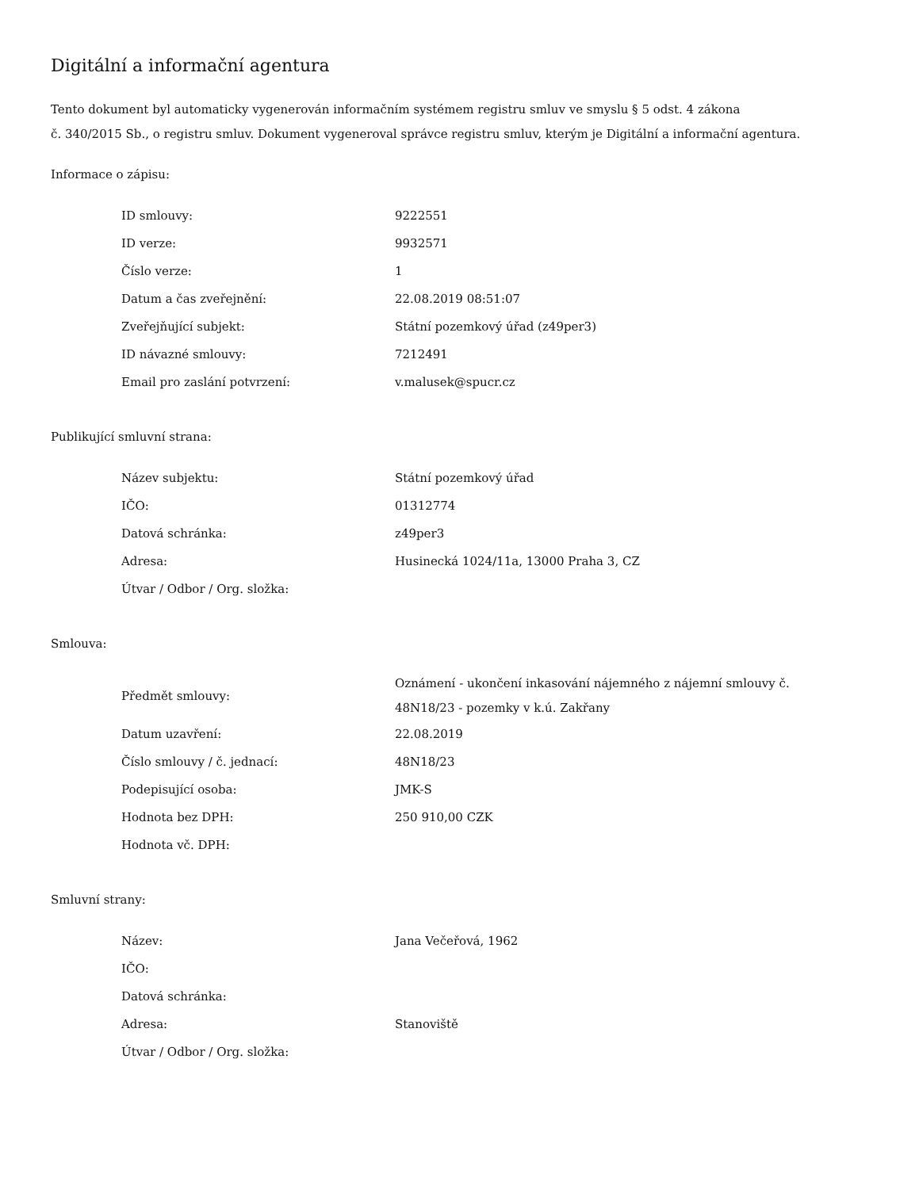Digitální a informační agentura
Tento dokument byl automaticky vygenerován informačním systémem registru smluv ve smyslu § 5 odst. 4 zákona
č. 340/2015 Sb., o registru smluv. Dokument vygeneroval správce registru smluv, kterým je Digitální a informační agentura.
Informace o zápisu:
| ID smlouvy: | 9222551 |
| ID verze: | 9932571 |
| Číslo verze: | 1 |
| Datum a čas zveřejnění: | 22.08.2019 08:51:07 |
| Zveřejňující subjekt: | Státní pozemkový úřad (z49per3) |
| ID návazné smlouvy: | 7212491 |
| Email pro zaslání potvrzení: | v.malusek@spucr.cz |
Publikující smluvní strana:
| Název subjektu: | Státní pozemkový úřad |
| IČO: | 01312774 |
| Datová schránka: | z49per3 |
| Adresa: | Husinecká 1024/11a, 13000 Praha 3, CZ |
| Útvar / Odbor / Org. složka: | |
Smlouva:
| Předmět smlouvy: | Oznámení - ukončení inkasování nájemného z nájemní smlouvy č. 48N18/23 - pozemky v k.ú. Zakřany |
| Datum uzavření: | 22.08.2019 |
| Číslo smlouvy / č. jednací: | 48N18/23 |
| Podepisující osoba: | JMK-S |
| Hodnota bez DPH: | 250 910,00 CZK |
| Hodnota vč. DPH: | |
Smluvní strany:
| Název: | Jana Večeřová, 1962 |
| IČO: | |
| Datová schránka: | |
| Adresa: | Stanoviště |
| Útvar / Odbor / Org. složka: | |